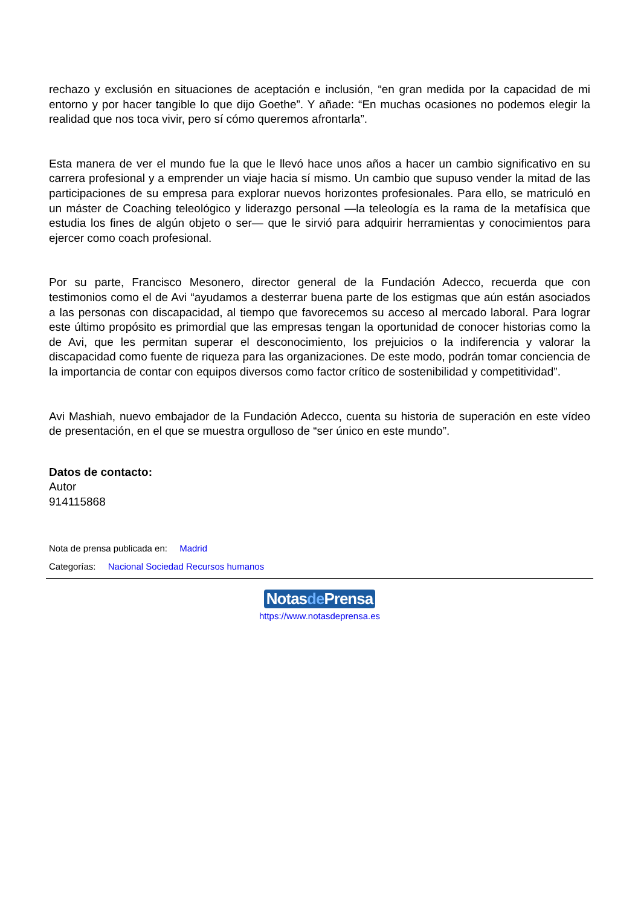rechazo y exclusión en situaciones de aceptación e inclusión, “en gran medida por la capacidad de mi entorno y por hacer tangible lo que dijo Goethe”. Y añade: “En muchas ocasiones no podemos elegir la realidad que nos toca vivir, pero sí cómo queremos afrontarla”.
Esta manera de ver el mundo fue la que le llevó hace unos años a hacer un cambio significativo en su carrera profesional y a emprender un viaje hacia sí mismo. Un cambio que supuso vender la mitad de las participaciones de su empresa para explorar nuevos horizontes profesionales. Para ello, se matriculó en un máster de Coaching teleológico y liderazgo personal —la teleología es la rama de la metafísica que estudia los fines de algún objeto o ser— que le sirvió para adquirir herramientas y conocimientos para ejercer como coach profesional.
Por su parte, Francisco Mesonero, director general de la Fundación Adecco, recuerda que con testimonios como el de Avi “ayudamos a desterrar buena parte de los estigmas que aún están asociados a las personas con discapacidad, al tiempo que favorecemos su acceso al mercado laboral. Para lograr este último propósito es primordial que las empresas tengan la oportunidad de conocer historias como la de Avi, que les permitan superar el desconocimiento, los prejuicios o la indiferencia y valorar la discapacidad como fuente de riqueza para las organizaciones. De este modo, podrán tomar conciencia de la importancia de contar con equipos diversos como factor crítico de sostenibilidad y competitividad”.
Avi Mashiah, nuevo embajador de la Fundación Adecco, cuenta su historia de superación en este vídeo de presentación, en el que se muestra orgulloso de “ser único en este mundo”.
Datos de contacto:
Autor
914115868
Nota de prensa publicada en: Madrid
Categorías: Nacional Sociedad Recursos humanos
Notasde Prensa
https://www.notasdeprensa.es